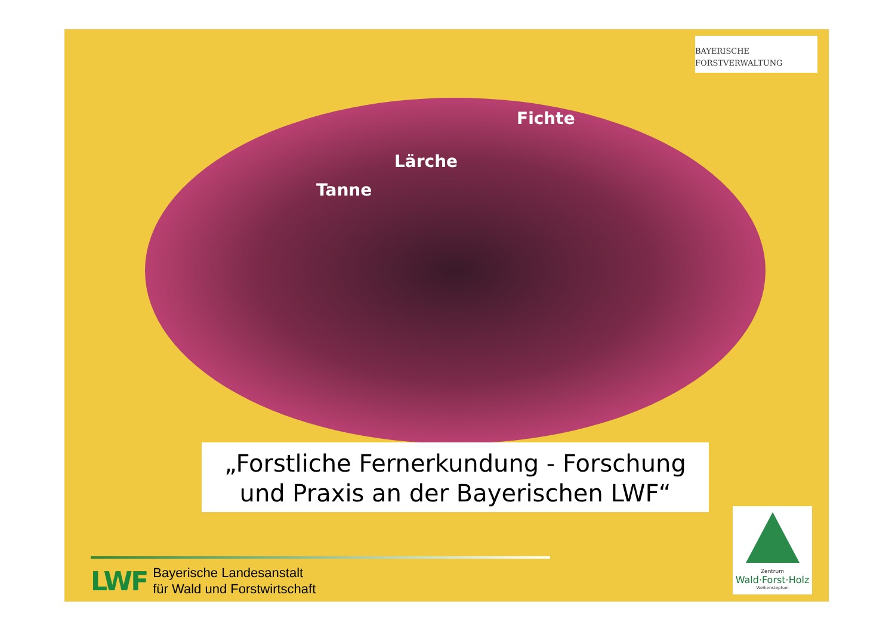BAYERISCHE
FORSTVERWALTUNG
Fichte
Lärche
Tanne
„Forstliche Fernerkundung - Forschung
und Praxis an der Bayerischen LWF“
LWF
Bayerische Landesanstalt
für Wald und Forstwirtschaft
Zentrum
Wald·Forst·Holz
Weihenstephan